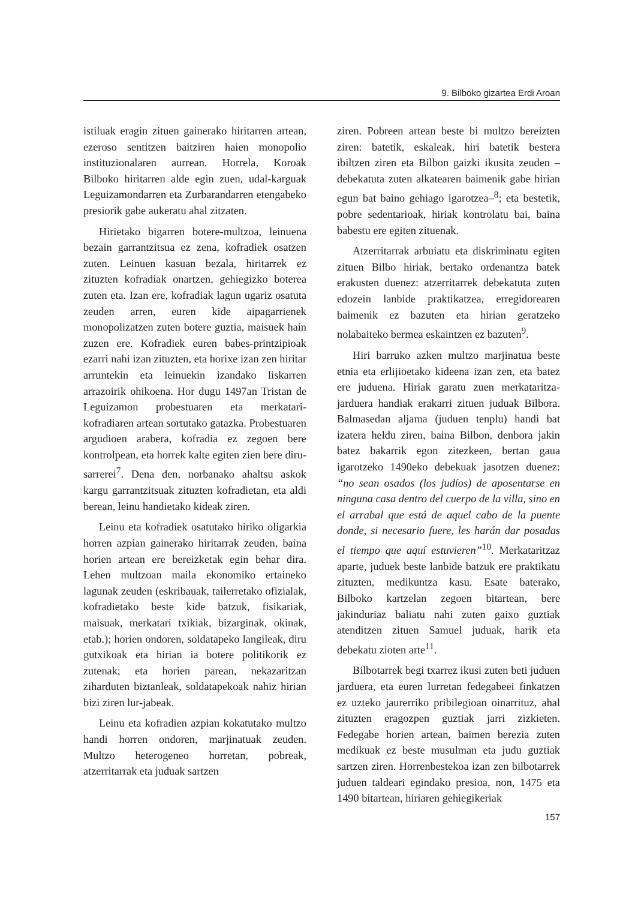9. Bilboko gizartea Erdi Aroan
istiluak eragin zituen gainerako hiritarren artean, ezeroso sentitzen baitziren haien monopolio instituzionalaren aurrean. Horrela, Koroak Bilboko hiritarren alde egin zuen, udal-karguak Leguizamondarren eta Zurbarandarren etengabeko presiorik gabe aukeratu ahal zitzaten.
Hirietako bigarren botere-multzoa, leinuena bezain garrantzitsua ez zena, kofradiek osatzen zuten. Leinuen kasuan bezala, hiritarrek ez zituzten kofradiak onartzen, gehiegizko boterea zuten eta. Izan ere, kofradiak lagun ugariz osatuta zeuden arren, euren kide aipagarrienek monopolizatzen zuten botere guztia, maisuek hain zuzen ere. Kofradiek euren babes-printzipioak ezarri nahi izan zituzten, eta horixe izan zen hiritar arruntekin eta leinuekin izandako liskarren arrazoirik ohikoena. Hor dugu 1497an Tristan de Leguizamon probestuaren eta merkatari-kofradiaren artean sortutako gatazka. Probestuaren argudioen arabera, kofradia ez zegoen bere kontrolpean, eta horrek kalte egiten zien bere diru-sarrerei<sup>7</sup>. Dena den, norbanako ahaltsu askok kargu garrantzitsuak zituzten kofradietan, eta aldi berean, leinu handietako kideak ziren.
Leinu eta kofradiek osatutako hiriko oligarkia horren azpian gainerako hiritarrak zeuden, baina horien artean ere bereizketak egin behar dira. Lehen multzoan maila ekonomiko ertaineko lagunak zeuden (eskribauak, tailerretako ofizialak, kofradietako beste kide batzuk, fisikariak, maisuak, merkatari txikiak, bizarginak, okinak, etab.); horien ondoren, soldatapeko langileak, diru gutxikoak eta hirian ia botere politikorik ez zutenak; eta horien parean, nekazaritzan ziharduten biztanleak, soldatapekoak nahiz hirian bizi ziren lur-jabeak.
Leinu eta kofradien azpian kokatutako multzo handi horren ondoren, marjinatuak zeuden. Multzo heterogeneo horretan, pobreak, atzerritarrak eta juduak sartzen
ziren. Pobreen artean beste bi multzo bereizten ziren: batetik, eskaleak, hiri batetik bestera ibiltzen ziren eta Bilbon gaizki ikusita zeuden –debekatuta zuten alkatearen baimenik gabe hirian egun bat baino gehiago igarotzea–<sup>8</sup>; eta bestetik, pobre sedentarioak, hiriak kontrolatu bai, baina babestu ere egiten zituenak.
Atzerritarrak arbuiatu eta diskriminatu egiten zituen Bilbo hiriak, bertako ordenantza batek erakusten duenez: atzerritarrek debekatuta zuten edozein lanbide praktikatzea, erregidorearen baimenik ez bazuten eta hirian geratzeko nolabaiteko bermea eskaintzen ez bazuten<sup>9</sup>.
Hiri barruko azken multzo marjinatua beste etnia eta erlijioetako kideena izan zen, eta batez ere juduena. Hiriak garatu zuen merkataritza-jarduera handiak erakarri zituen juduak Bilbora. Balmasedan aljama (juduen tenplu) handi bat izatera heldu ziren, baina Bilbon, denbora jakin batez bakarrik egon zitezkeen, bertan gaua igarotzeko 1490eko debekuak jasotzen duenez: “no sean osados (los judíos) de aposentarse en ninguna casa dentro del cuerpo de la villa, sino en el arrabal que está de aquel cabo de la puente donde, si necesario fuere, les harán dar posadas el tiempo que aquí estuvieren”<sup>10</sup>. Merkataritzaz aparte, juduek beste lanbide batzuk ere praktikatu zituzten, medikuntza kasu. Esate baterako, Bilboko kartzelan zegoen bitartean, bere jakinduriaz baliatu nahi zuten gaixo guztiak atenditzen zituen Samuel juduak, harik eta debekatu zioten arte<sup>11</sup>.
Bilbotarrek begi txarrez ikusi zuten beti juduen jarduera, eta euren lurretan fedegabeei finkatzen ez uzteko jaurerriko pribilegioan oinarrituz, ahal zituzten eragozpen guztiak jarri zizkieten. Fedegabe horien artean, baimen berezia zuten medikuak ez beste musulman eta judu guztiak sartzen ziren. Horrenbestekoa izan zen bilbotarrek juduen taldeari egindako presioa, non, 1475 eta 1490 bitartean, hiriaren gehiegikeriak
157